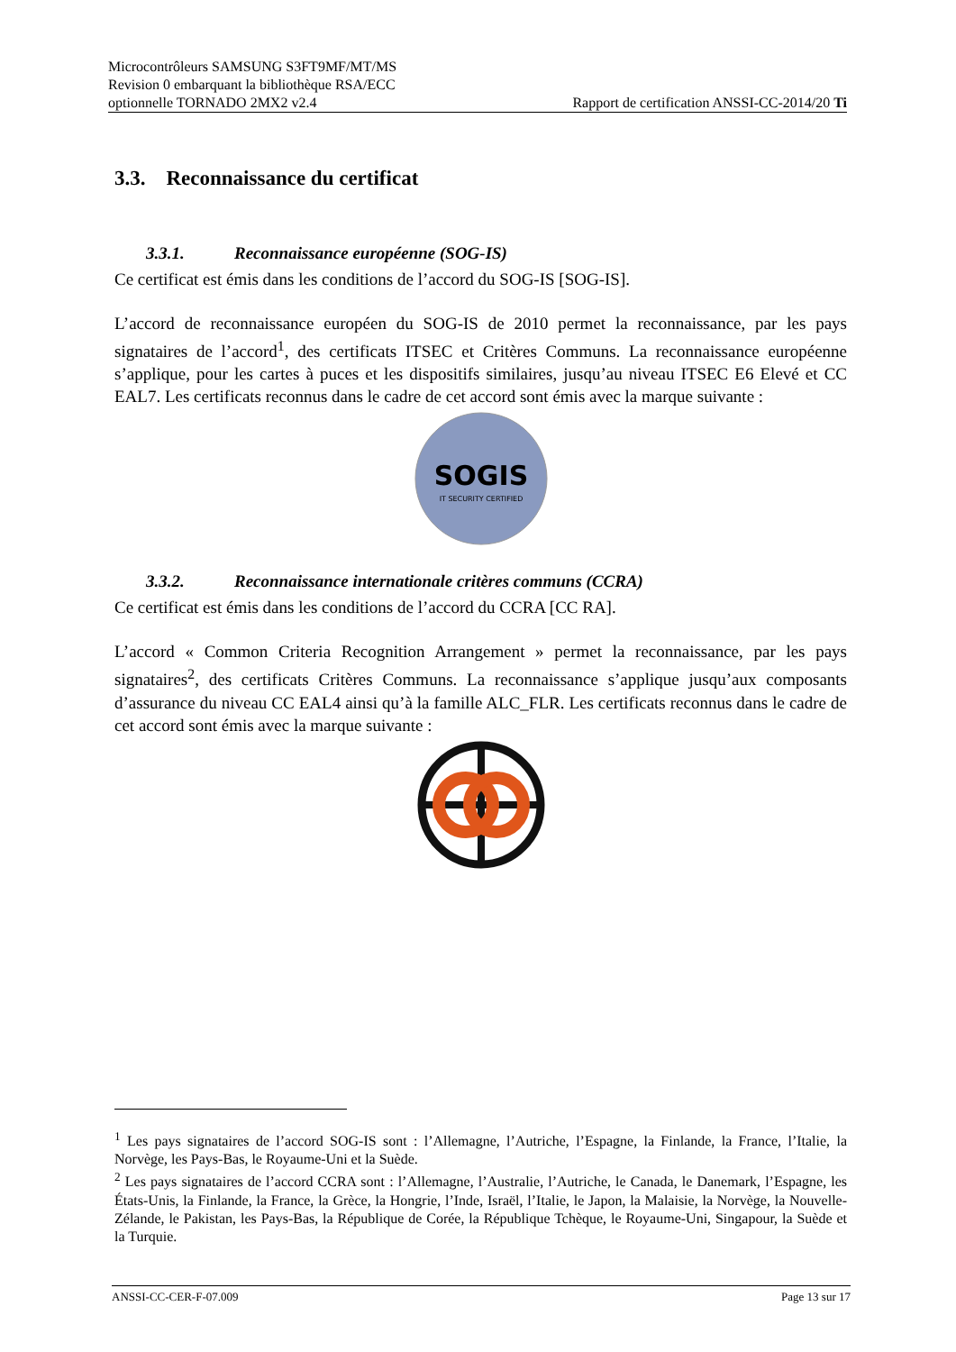Microcontrôleurs SAMSUNG S3FT9MF/MT/MS
Revision 0 embarquant la bibliothèque RSA/ECC
optionnelle TORNADO 2MX2 v2.4
Rapport de certification ANSSI-CC-2014/20 Ti
3.3. Reconnaissance du certificat
3.3.1. Reconnaissance européenne (SOG-IS)
Ce certificat est émis dans les conditions de l’accord du SOG-IS [SOG-IS].
L’accord de reconnaissance européen du SOG-IS de 2010 permet la reconnaissance, par les pays signataires de l’accord<sup>1</sup>, des certificats ITSEC et Critères Communs. La reconnaissance européenne s’applique, pour les cartes à puces et les dispositifs similaires, jusqu’au niveau ITSEC E6 Elevé et CC EAL7. Les certificats reconnus dans le cadre de cet accord sont émis avec la marque suivante :
SOGIS
IT SECURITY CERTIFIED
3.3.2. Reconnaissance internationale critères communs (CCRA)
Ce certificat est émis dans les conditions de l’accord du CCRA [CC RA].
L’accord « Common Criteria Recognition Arrangement » permet la reconnaissance, par les pays signataires<sup>2</sup>, des certificats Critères Communs. La reconnaissance s’applique jusqu’aux composants d’assurance du niveau CC EAL4 ainsi qu’à la famille ALC_FLR. Les certificats reconnus dans le cadre de cet accord sont émis avec la marque suivante :
<sup>1</sup> Les pays signataires de l’accord SOG-IS sont : l’Allemagne, l’Autriche, l’Espagne, la Finlande, la France, l’Italie, la Norvège, les Pays-Bas, le Royaume-Uni et la Suède.
<sup>2</sup> Les pays signataires de l’accord CCRA sont : l’Allemagne, l’Australie, l’Autriche, le Canada, le Danemark, l’Espagne, les États-Unis, la Finlande, la France, la Grèce, la Hongrie, l’Inde, Israël, l’Italie, le Japon, la Malaisie, la Norvège, la Nouvelle-Zélande, le Pakistan, les Pays-Bas, la République de Corée, la République Tchèque, le Royaume-Uni, Singapour, la Suède et la Turquie.
ANSSI-CC-CER-F-07.009 Page 13 sur 17